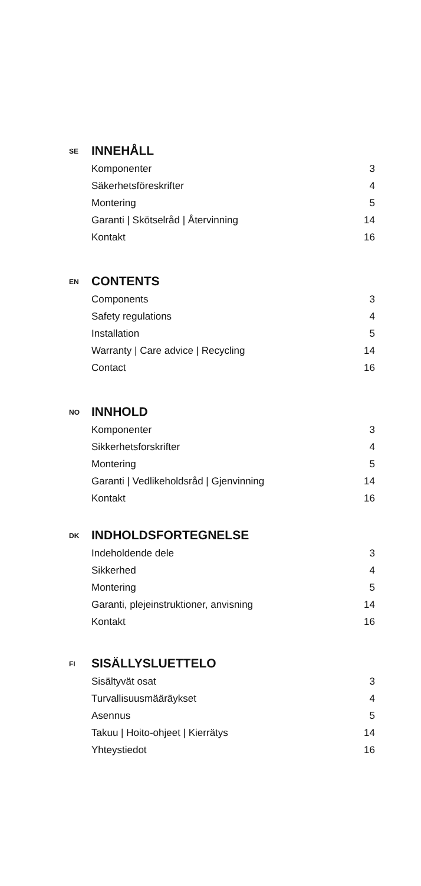SE
INNEHÅLL
Komponenter 3
Säkerhetsföreskrifter 4
Montering 5
Garanti | Skötselråd | Återvinning 14
Kontakt 16
EN
CONTENTS
Components 3
Safety regulations 4
Installation 5
Warranty | Care advice | Recycling 14
Contact 16
NO
INNHOLD
Komponenter 3
Sikkerhetsforskrifter 4
Montering 5
Garanti | Vedlikeholdsråd | Gjenvinning 14
Kontakt 16
DK
INDHOLDSFORTEGNELSE
Indeholdende dele 3
Sikkerhed 4
Montering 5
Garanti, plejeinstruktioner, anvisning 14
Kontakt 16
FI
SISÄLLYSLUETTELO
Sisältyvät osat 3
Turvallisuusmääräykset 4
Asennus 5
Takuu | Hoito-ohjeet | Kierrätys 14
Yhteystiedot 16